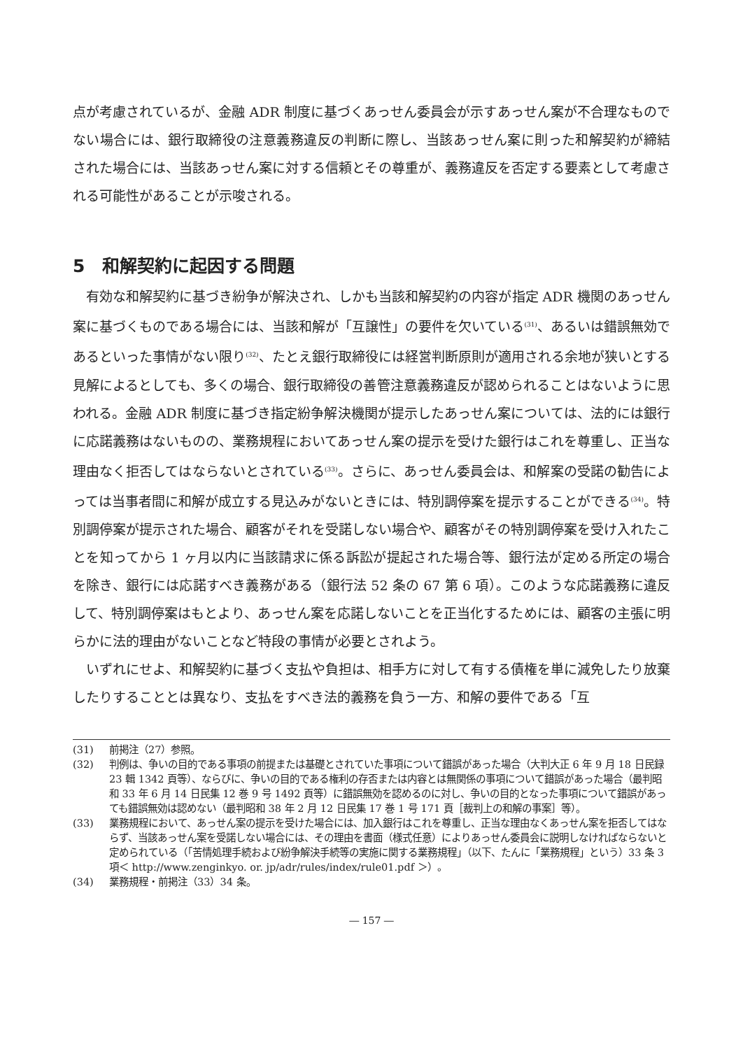点が考慮されているが、金融 ADR 制度に基づくあっせん委員会が示すあっせん案が不合理なものでない場合には、銀行取締役の注意義務違反の判断に際し、当該あっせん案に則った和解契約が締結された場合には、当該あっせん案に対する信頼とその尊重が、義務違反を否定する要素として考慮される可能性があることが示唆される。
5　和解契約に起因する問題
有効な和解契約に基づき紛争が解決され、しかも当該和解契約の内容が指定 ADR 機関のあっせん案に基づくものである場合には、当該和解が「互譲性」の要件を欠いている<sup>(31)</sup>、あるいは錯誤無効であるといった事情がない限り<sup>(32)</sup>、たとえ銀行取締役には経営判断原則が適用される余地が狭いとする見解によるとしても、多くの場合、銀行取締役の善管注意義務違反が認められることはないように思われる。金融 ADR 制度に基づき指定紛争解決機関が提示したあっせん案については、法的には銀行に応諾義務はないものの、業務規程においてあっせん案の提示を受けた銀行はこれを尊重し、正当な理由なく拒否してはならないとされている<sup>(33)</sup>。さらに、あっせん委員会は、和解案の受諾の勧告によっては当事者間に和解が成立する見込みがないときには、特別調停案を提示することができる<sup>(34)</sup>。特別調停案が提示された場合、顧客がそれを受諾しない場合や、顧客がその特別調停案を受け入れたことを知ってから 1 ヶ月以内に当該請求に係る訴訟が提起された場合等、銀行法が定める所定の場合を除き、銀行には応諾すべき義務がある（銀行法 52 条の 67 第 6 項）。このような応諾義務に違反して、特別調停案はもとより、あっせん案を応諾しないことを正当化するためには、顧客の主張に明らかに法的理由がないことなど特段の事情が必要とされよう。
いずれにせよ、和解契約に基づく支払や負担は、相手方に対して有する債権を単に減免したり放棄したりすることとは異なり、支払をすべき法的義務を負う一方、和解の要件である「互
(31) 前掲注（27）参照。
(32) 判例は、争いの目的である事項の前提または基礎とされていた事項について錯誤があった場合（大判大正 6 年 9 月 18 日民録 23 輯 1342 頁等）、ならびに、争いの目的である権利の存否または内容とは無関係の事項について錯誤があった場合（最判昭和 33 年 6 月 14 日民集 12 巻 9 号 1492 頁等）に錯誤無効を認めるのに対し、争いの目的となった事項について錯誤があっても錯誤無効は認めない（最判昭和 38 年 2 月 12 日民集 17 巻 1 号 171 頁［裁判上の和解の事案］等）。
(33) 業務規程において、あっせん案の提示を受けた場合には、加入銀行はこれを尊重し、正当な理由なくあっせん案を拒否してはならず、当該あっせん案を受諾しない場合には、その理由を書面（様式任意）によりあっせん委員会に説明しなければならないと定められている（「苦情処理手続および紛争解決手続等の実施に関する業務規程」（以下、たんに「業務規程」という）33 条 3 項＜ http://www.zenginkyo. or. jp/adr/rules/index/rule01.pdf ＞）。
(34) 業務規程・前掲注（33）34 条。
― 157 ―